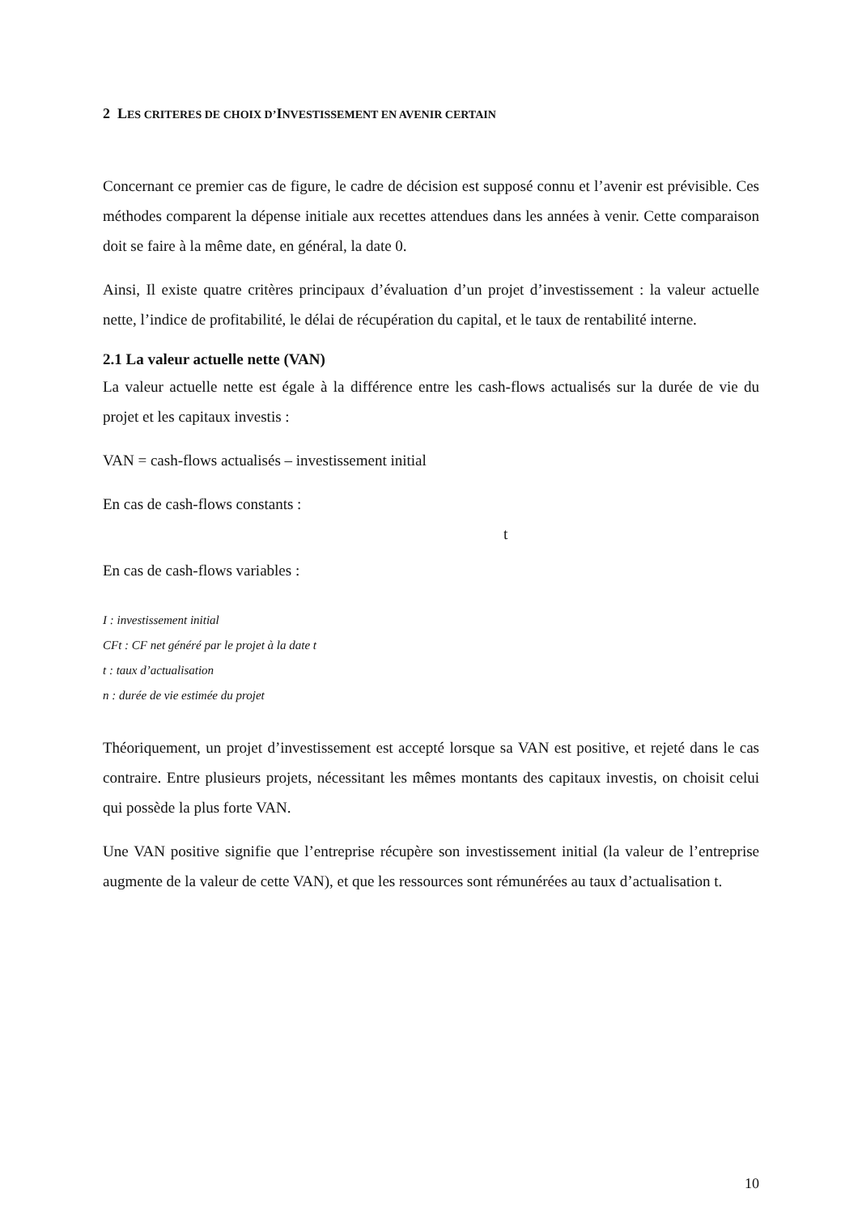2 LES CRITERES DE CHOIX D’INVESTISSEMENT EN AVENIR CERTAIN
Concernant ce premier cas de figure, le cadre de décision est supposé connu et l’avenir est prévisible. Ces méthodes comparent la dépense initiale aux recettes attendues dans les années à venir. Cette comparaison doit se faire à la même date, en général, la date 0.
Ainsi, Il existe quatre critères principaux d’évaluation d’un projet d’investissement : la valeur actuelle nette, l’indice de profitabilité, le délai de récupération du capital, et le taux de rentabilité interne.
2.1 La valeur actuelle nette (VAN)
La valeur actuelle nette est égale à la différence entre les cash-flows actualisés sur la durée de vie du projet et les capitaux investis :
VAN = cash-flows actualisés – investissement initial
En cas de cash-flows constants :
t
En cas de cash-flows variables :
I : investissement initial
CFt : CF net généré par le projet à la date t
t : taux d’actualisation
n : durée de vie estimée du projet
Théoriquement, un projet d’investissement est accepté lorsque sa VAN est positive, et rejeté dans le cas contraire. Entre plusieurs projets, nécessitant les mêmes montants des capitaux investis, on choisit celui qui possède la plus forte VAN.
Une VAN positive signifie que l’entreprise récupère son investissement initial (la valeur de l’entreprise augmente de la valeur de cette VAN), et que les ressources sont rémunérées au taux d’actualisation t.
10